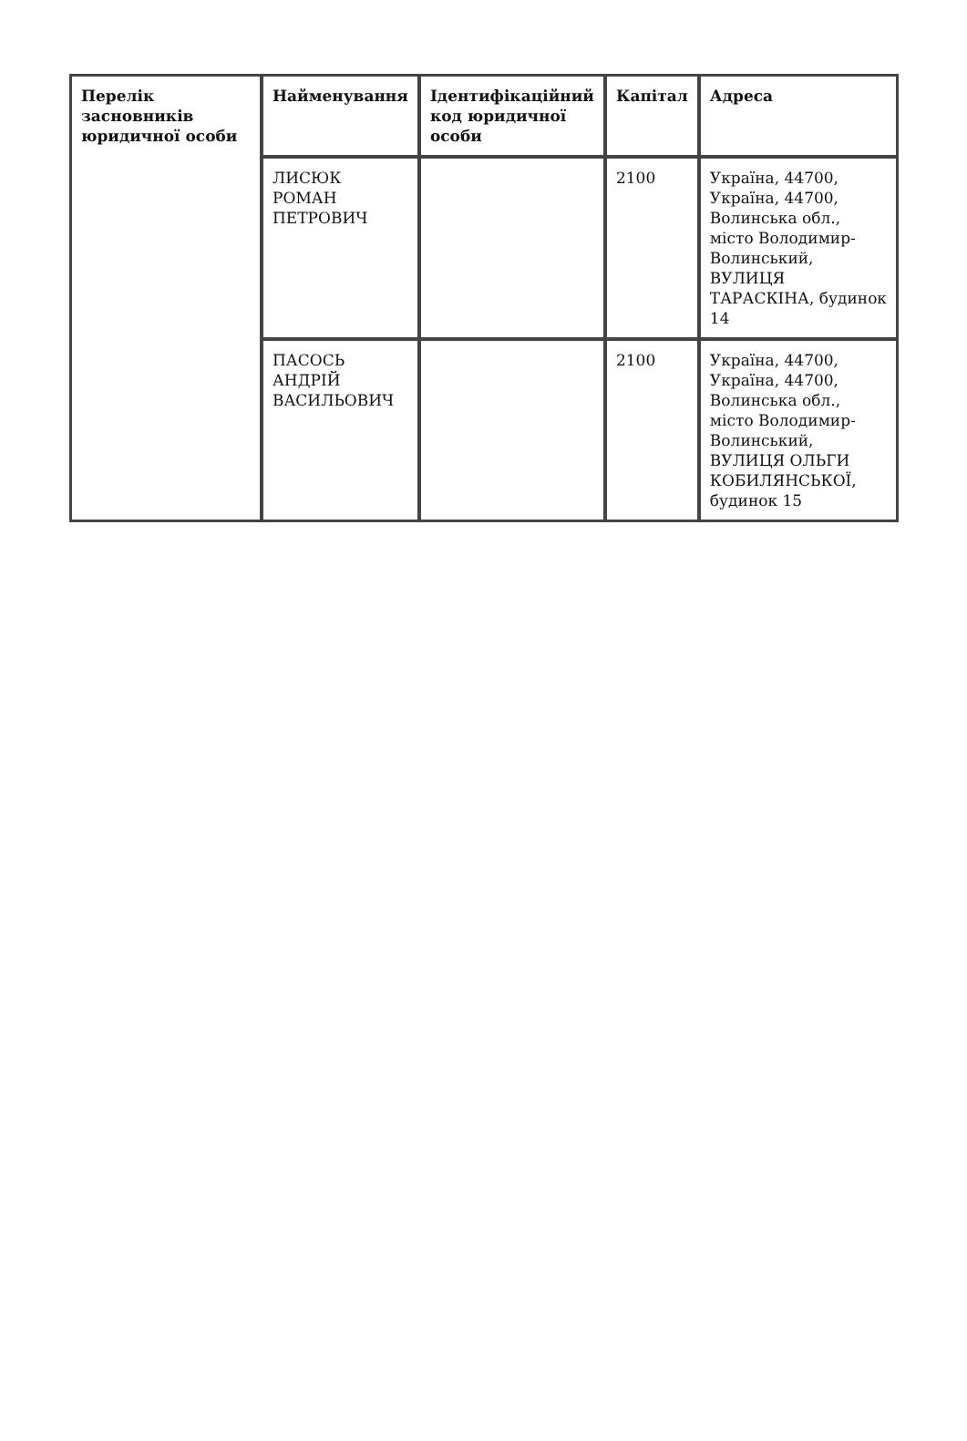| Перелік засновників юридичної особи | Найменування | Ідентифікаційний код юридичної особи | Капітал | Адреса |
| --- | --- | --- | --- | --- |
| | ЛИСЮК РОМАН ПЕТРОВИЧ | | 2100 | Україна, 44700, Україна, 44700, Волинська обл., місто Володимир-Волинський, ВУЛИЦЯ ТАРАСКІНА, будинок 14 |
| | ПАСОСЬ АНДРІЙ ВАСИЛЬОВИЧ | | 2100 | Україна, 44700, Україна, 44700, Волинська обл., місто Володимир-Волинський, ВУЛИЦЯ ОЛЬГИ КОБИЛЯНСЬКОЇ, будинок 15 |